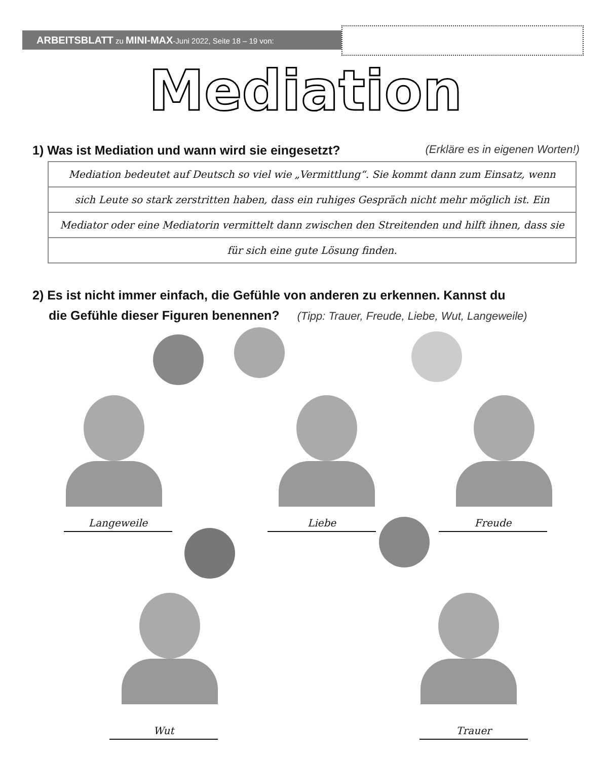ARBEITSBLATT zu MINI-MAX-Juni 2022, Seite 18 – 19 von:
Mediation
1) Was ist Mediation und wann wird sie eingesetzt? (Erkläre es in eigenen Worten!)
Mediation bedeutet auf Deutsch so viel wie „Vermittlung“. Sie kommt dann zum Einsatz, wenn
sich Leute so stark zerstritten haben, dass ein ruhiges Gespräch nicht mehr möglich ist. Ein
Mediator oder eine Mediatorin vermittelt dann zwischen den Streitenden und hilft ihnen, dass sie
für sich eine gute Lösung finden.
2) Es ist nicht immer einfach, die Gefühle von anderen zu erkennen. Kannst du
die Gefühle dieser Figuren benennen? (Tipp: Trauer, Freude, Liebe, Wut, Langeweile)
Langeweile Liebe Freude
Wut Trauer